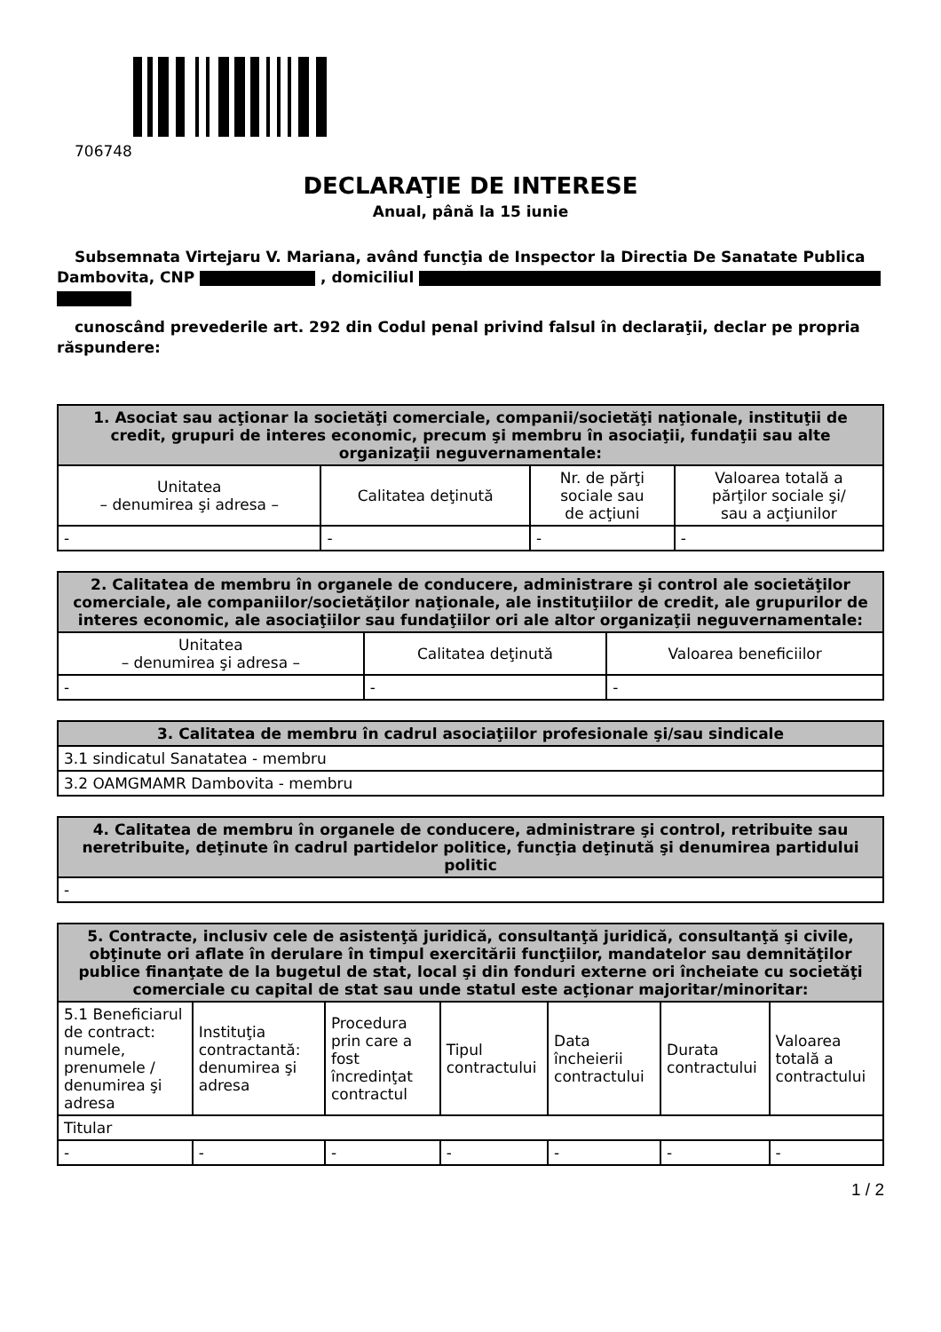706748
DECLARAŢIE DE INTERESE
Anual, până la 15 iunie
Subsemnata Virtejaru V. Mariana, având funcţia de Inspector la Directia De Sanatate Publica Dambovita, CNP , domiciliul
cunoscând prevederile art. 292 din Codul penal privind falsul în declaraţii, declar pe propria răspundere:
| 1. Asociat sau acţionar la societăţi comerciale, companii/societăţi naţionale, instituţii de credit, grupuri de interes economic, precum şi membru în asociaţii, fundaţii sau alte organizaţii neguvernamentale: | | | |
| --- | --- | --- | --- |
| Unitatea – denumirea şi adresa – | Calitatea deţinută | Nr. de părţi sociale sau de acţiuni | Valoarea totală a părţilor sociale şi/ sau a acţiunilor |
| - | - | - | - |
| 2. Calitatea de membru în organele de conducere, administrare şi control ale societăţilor comerciale, ale companiilor/societăţilor naţionale, ale instituţiilor de credit, ale grupurilor de interes economic, ale asociaţiilor sau fundaţiilor ori ale altor organizaţii neguvernamentale: | | |
| --- | --- | --- |
| Unitatea – denumirea şi adresa – | Calitatea deţinută | Valoarea beneficiilor |
| - | - | - |
| 3. Calitatea de membru în cadrul asociaţiilor profesionale şi/sau sindicale |
| --- |
| 3.1 sindicatul Sanatatea - membru |
| 3.2 OAMGMAMR Dambovita - membru |
| 4. Calitatea de membru în organele de conducere, administrare şi control, retribuite sau neretribuite, deţinute în cadrul partidelor politice, funcţia deţinută şi denumirea partidului politic |
| --- |
| - |
| 5. Contracte, inclusiv cele de asistenţă juridică, consultanţă juridică, consultanţă şi civile, obţinute ori aflate în derulare în timpul exercitării funcţiilor, mandatelor sau demnităţilor publice finanţate de la bugetul de stat, local şi din fonduri externe ori încheiate cu societăţi comerciale cu capital de stat sau unde statul este acţionar majoritar/minoritar: | | | | | | |
| --- | --- | --- | --- | --- | --- | --- |
| 5.1 Beneficiarul de contract: numele, prenumele / denumirea şi adresa | Instituţia contractantă: denumirea şi adresa | Procedura prin care a fost încredinţat contractul | Tipul contractului | Data încheierii contractului | Durata contractului | Valoarea totală a contractului |
| Titular | | | | | | |
| - | - | - | - | - | - | - |
1 / 2